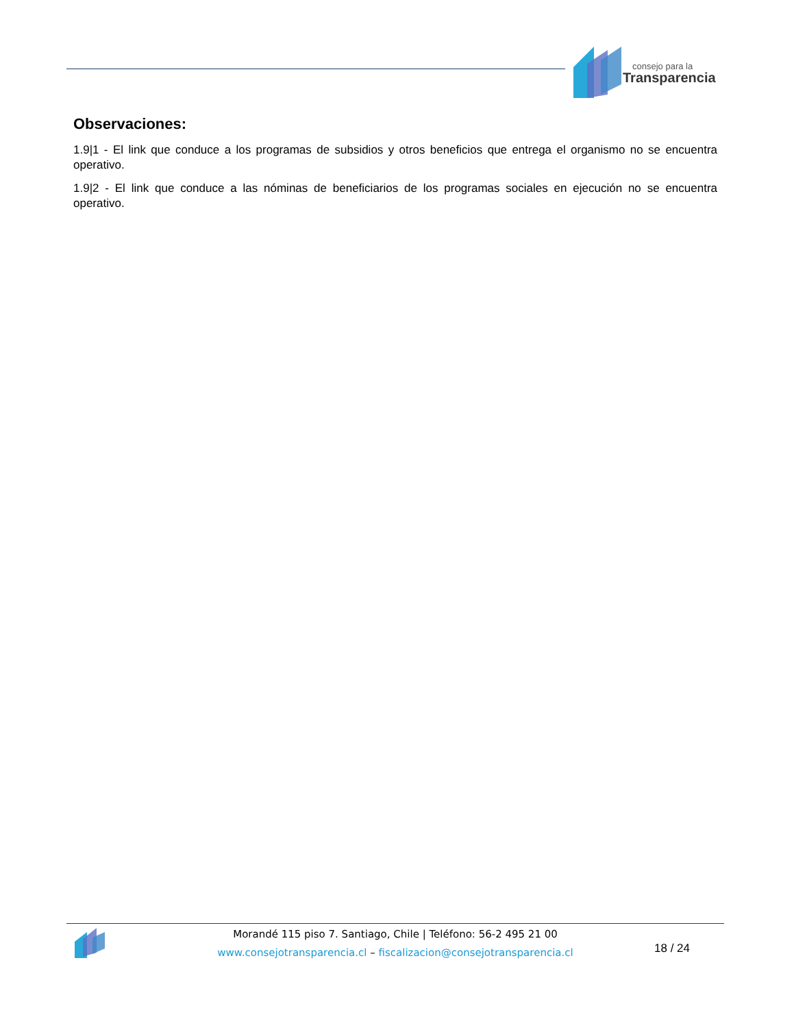consejo para la
Transparencia
Observaciones:
1.9|1 - El link que conduce a los programas de subsidios y otros beneficios que entrega el organismo no se encuentra operativo.
1.9|2 - El link que conduce a las nóminas de beneficiarios de los programas sociales en ejecución no se encuentra operativo.
Morandé 115 piso 7. Santiago, Chile | Teléfono: 56-2 495 21 00
www.consejotransparencia.cl – fiscalizacion@consejotransparencia.cl
18 / 24